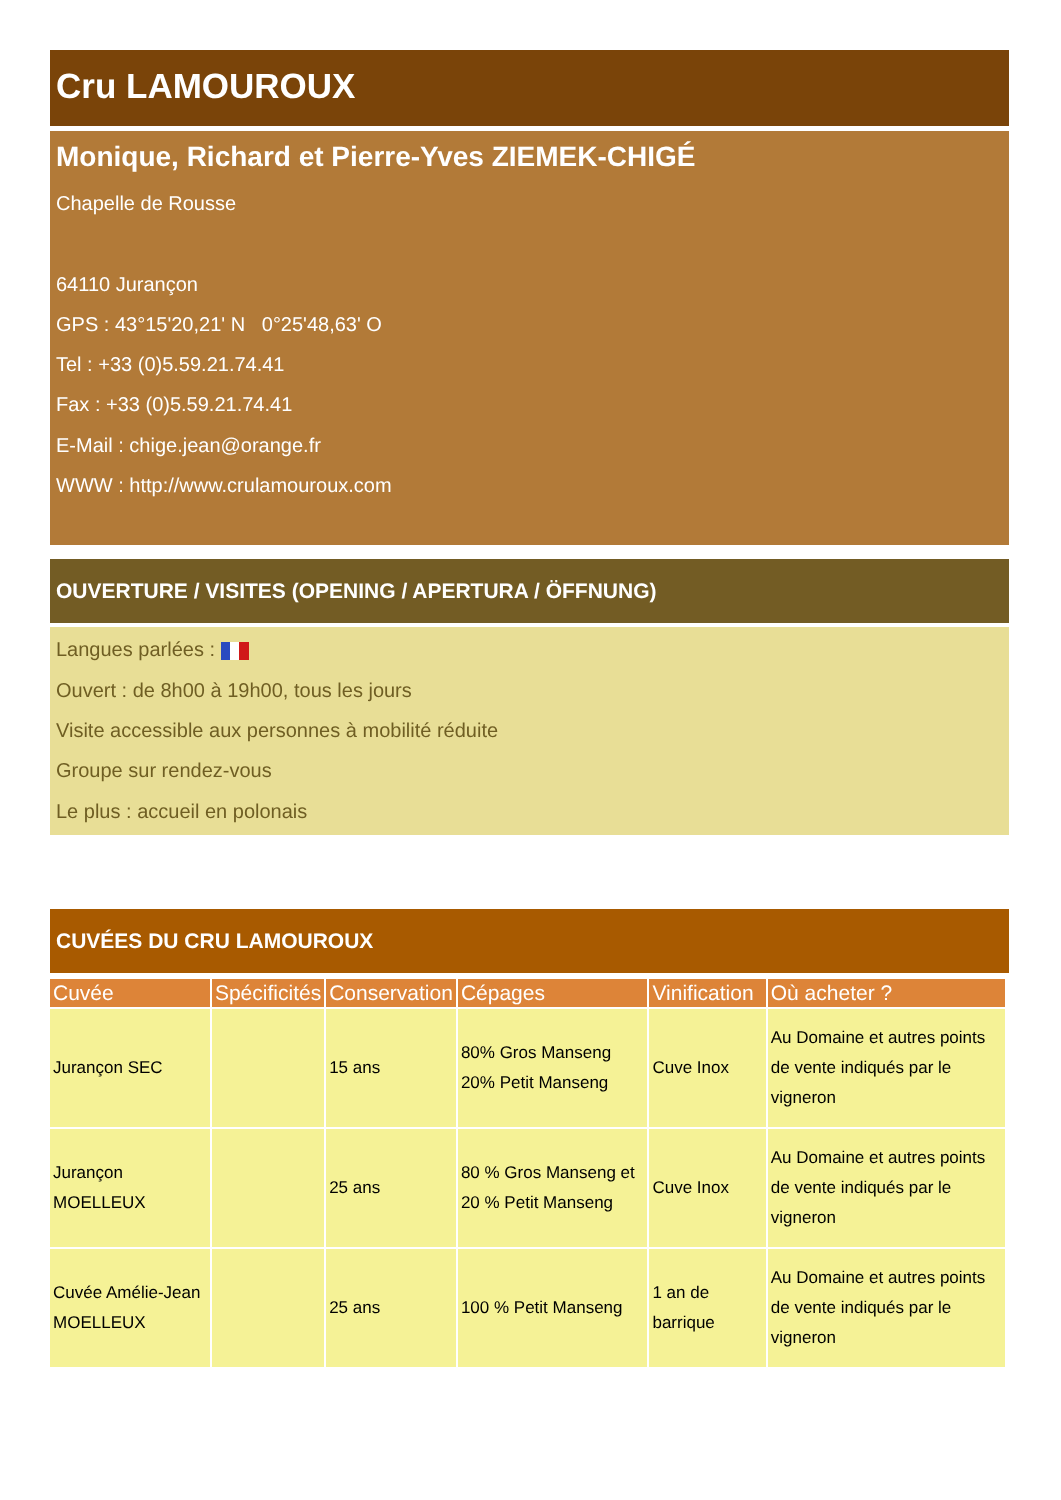Cru LAMOUROUX
Monique, Richard et Pierre-Yves ZIEMEK-CHIGÉ
Chapelle de Rousse
64110 Jurançon
GPS : 43°15'20,21' N 0°25'48,63' O
Tel : +33 (0)5.59.21.74.41
Fax : +33 (0)5.59.21.74.41
E-Mail : chige.jean@orange.fr
WWW : http://www.crulamouroux.com
OUVERTURE / VISITES (OPENING / APERTURA / ÖFFNUNG)
Langues parlées :
Ouvert : de 8h00 à 19h00, tous les jours
Visite accessible aux personnes à mobilité réduite
Groupe sur rendez-vous
Le plus : accueil en polonais
CUVÉES DU CRU LAMOUROUX
| Cuvée | Spécificités | Conservation | Cépages | Vinification | Où acheter ? |
| --- | --- | --- | --- | --- | --- |
| Jurançon SEC | | 15 ans | 80% Gros Manseng 20% Petit Manseng | Cuve Inox | Au Domaine et autres points de vente indiqués par le vigneron |
| Jurançon MOELLEUX | | 25 ans | 80 % Gros Manseng et 20 % Petit Manseng | Cuve Inox | Au Domaine et autres points de vente indiqués par le vigneron |
| Cuvée Amélie-Jean MOELLEUX | | 25 ans | 100 % Petit Manseng | 1 an de barrique | Au Domaine et autres points de vente indiqués par le vigneron |